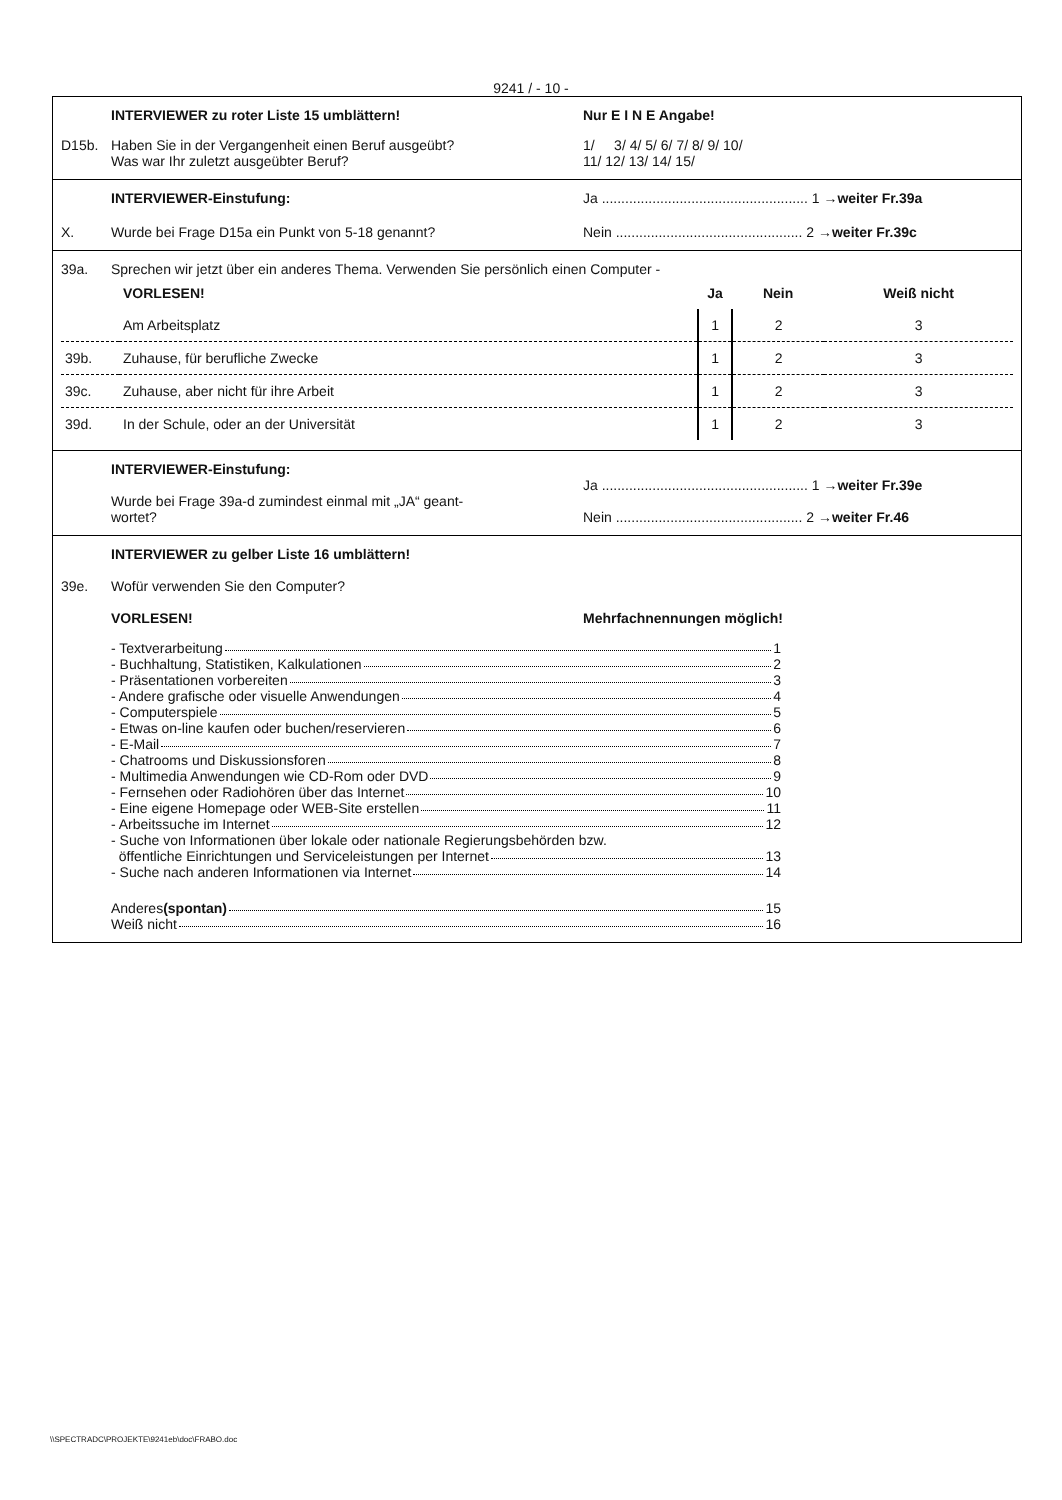9241 / - 10 -
INTERVIEWER zu roter Liste 15 umblättern!
Nur E I N E Angabe!
D15b. Haben Sie in der Vergangenheit einen Beruf ausgeübt?
Was war Ihr zuletzt ausgeübter Beruf?
1/ 3/ 4/ 5/ 6/ 7/ 8/ 9/ 10/
11/ 12/ 13/ 14/ 15/
INTERVIEWER-Einstufung: Ja ..................................................... 1 →weiter Fr.39a
X. Wurde bei Frage D15a ein Punkt von 5-18 genannt?
Nein ................................................ 2 →weiter Fr.39c
39a. Sprechen wir jetzt über ein anderes Thema. Verwenden Sie persönlich einen Computer -
| | VORLESEN! | Ja | Nein | Weiß nicht |
| | Am Arbeitsplatz | 1 | 2 | 3 |
| 39b. | Zuhause, für berufliche Zwecke | 1 | 2 | 3 |
| 39c. | Zuhause, aber nicht für ihre Arbeit | 1 | 2 | 3 |
| 39d. | In der Schule, oder an der Universität | 1 | 2 | 3 |
INTERVIEWER-Einstufung:
Wurde bei Frage 39a-d zumindest einmal mit „JA“ geant-
wortet?
Ja ..................................................... 1 →weiter Fr.39e
Nein ................................................ 2 →weiter Fr.46
INTERVIEWER zu gelber Liste 16 umblättern!
39e. Wofür verwenden Sie den Computer?
VORLESEN! Mehrfachnennungen möglich!
- Textverarbeitung 1
- Buchhaltung, Statistiken, Kalkulationen 2
- Präsentationen vorbereiten 3
- Andere grafische oder visuelle Anwendungen 4
- Computerspiele 5
- Etwas on-line kaufen oder buchen/reservieren 6
- E-Mail 7
- Chatrooms und Diskussionsforen 8
- Multimedia Anwendungen wie CD-Rom oder DVD 9
- Fernsehen oder Radiohören über das Internet 10
- Eine eigene Homepage oder WEB-Site erstellen 11
- Arbeitssuche im Internet 12
- Suche von Informationen über lokale oder nationale Regierungsbehörden bzw.
öffentliche Einrichtungen und Serviceleistungen per Internet 13
- Suche nach anderen Informationen via Internet 14
Anderes (spontan) 15
Weiß nicht 16
\\SPECTRADC\PROJEKTE\9241eb\doc\FRABO.doc